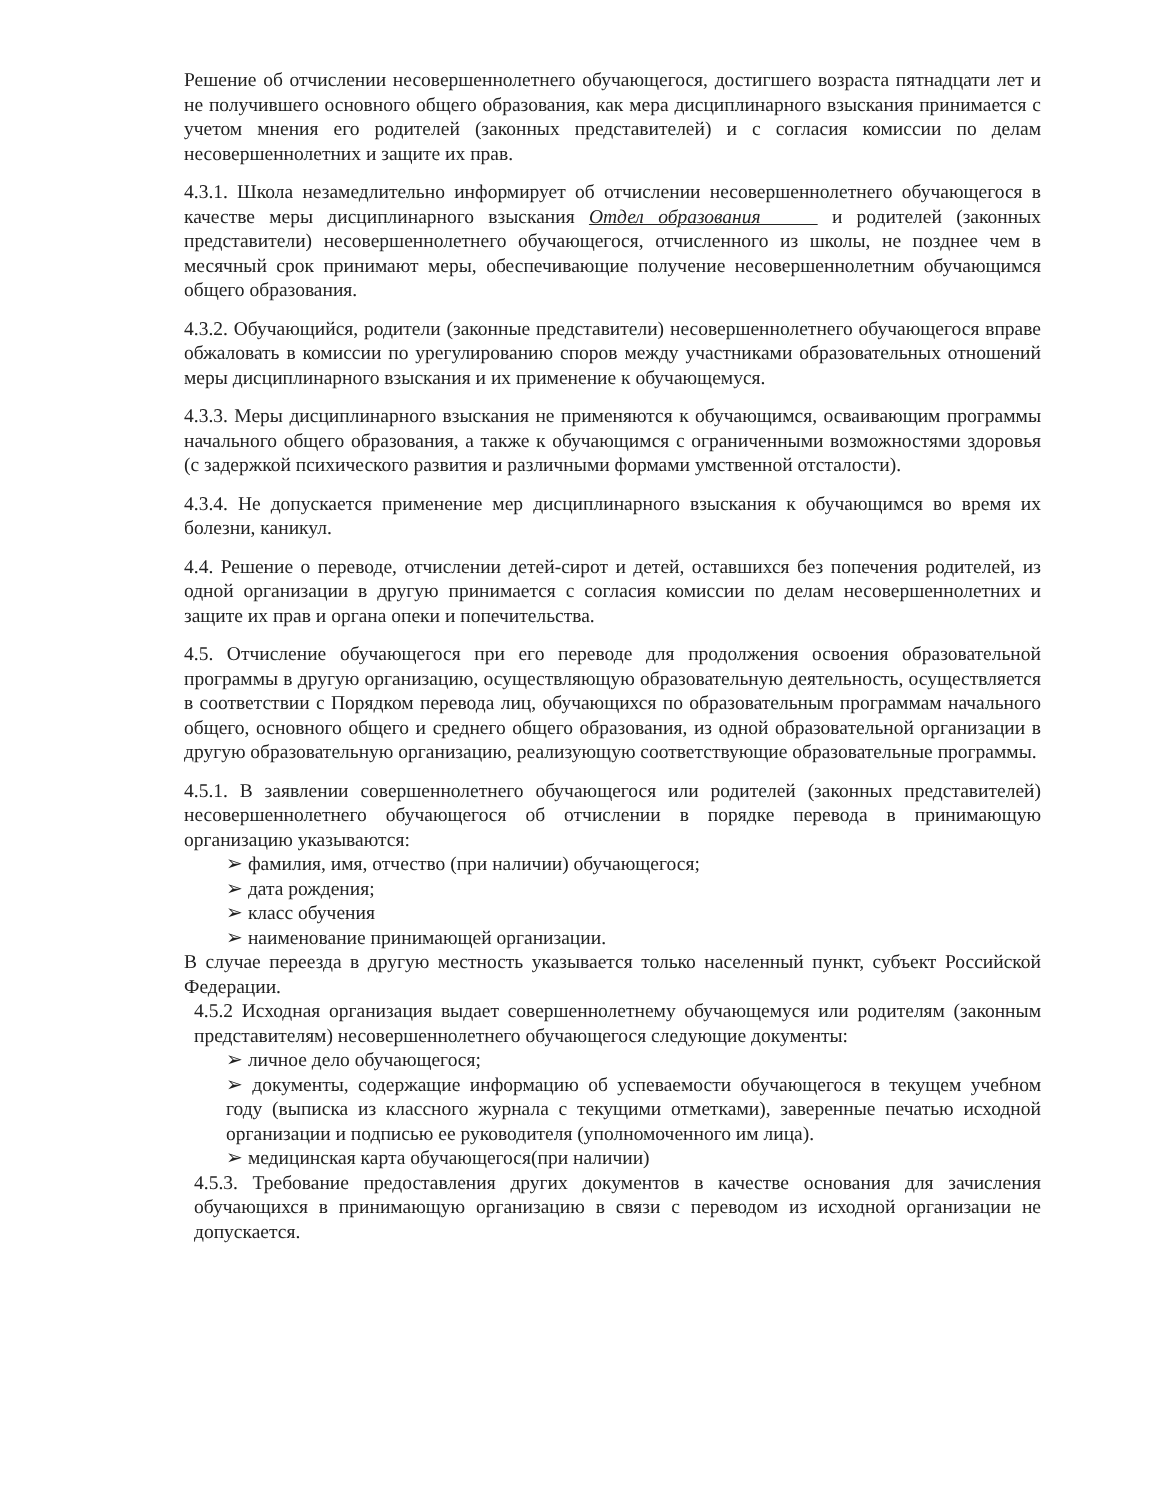Решение об отчислении несовершеннолетнего обучающегося, достигшего возраста пятнадцати лет и не получившего основного общего образования, как мера дисциплинарного взыскания принимается с учетом мнения его родителей (законных представителей) и с согласия комиссии по делам несовершеннолетних и защите их прав.
4.3.1. Школа незамедлительно информирует об отчислении несовершеннолетнего обучающегося в качестве меры дисциплинарного взыскания Отдел образования и родителей (законных представители) несовершеннолетнего обучающегося, отчисленного из школы, не позднее чем в месячный срок принимают меры, обеспечивающие получение несовершеннолетним обучающимся общего образования.
4.3.2. Обучающийся, родители (законные представители) несовершеннолетнего обучающегося вправе обжаловать в комиссии по урегулированию споров между участниками образовательных отношений меры дисциплинарного взыскания и их применение к обучающемуся.
4.3.3. Меры дисциплинарного взыскания не применяются к обучающимся, осваивающим программы начального общего образования, а также к обучающимся с ограниченными возможностями здоровья (с задержкой психического развития и различными формами умственной отсталости).
4.3.4. Не допускается применение мер дисциплинарного взыскания к обучающимся во время их болезни, каникул.
4.4. Решение о переводе, отчислении детей-сирот и детей, оставшихся без попечения родителей, из одной организации в другую принимается с согласия комиссии по делам несовершеннолетних и защите их прав и органа опеки и попечительства.
4.5. Отчисление обучающегося при его переводе для продолжения освоения образовательной программы в другую организацию, осуществляющую образовательную деятельность, осуществляется в соответствии с Порядком перевода лиц, обучающихся по образовательным программам начального общего, основного общего и среднего общего образования, из одной образовательной организации в другую образовательную организацию, реализующую соответствующие образовательные программы.
4.5.1. В заявлении совершеннолетнего обучающегося или родителей (законных представителей) несовершеннолетнего обучающегося об отчислении в порядке перевода в принимающую организацию указываются:
➢ фамилия, имя, отчество (при наличии) обучающегося;
➢ дата рождения;
➢ класс обучения
➢ наименование принимающей организации.
В случае переезда в другую местность указывается только населенный пункт, субъект Российской Федерации.
4.5.2 Исходная организация выдает совершеннолетнему обучающемуся или родителям (законным представителям) несовершеннолетнего обучающегося следующие документы:
➢ личное дело обучающегося;
➢ документы, содержащие информацию об успеваемости обучающегося в текущем учебном году (выписка из классного журнала с текущими отметками), заверенные печатью исходной организации и подписью ее руководителя (уполномоченного им лица).
➢ медицинская карта обучающегося(при наличии)
4.5.3. Требование предоставления других документов в качестве основания для зачисления обучающихся в принимающую организацию в связи с переводом из исходной организации не допускается.